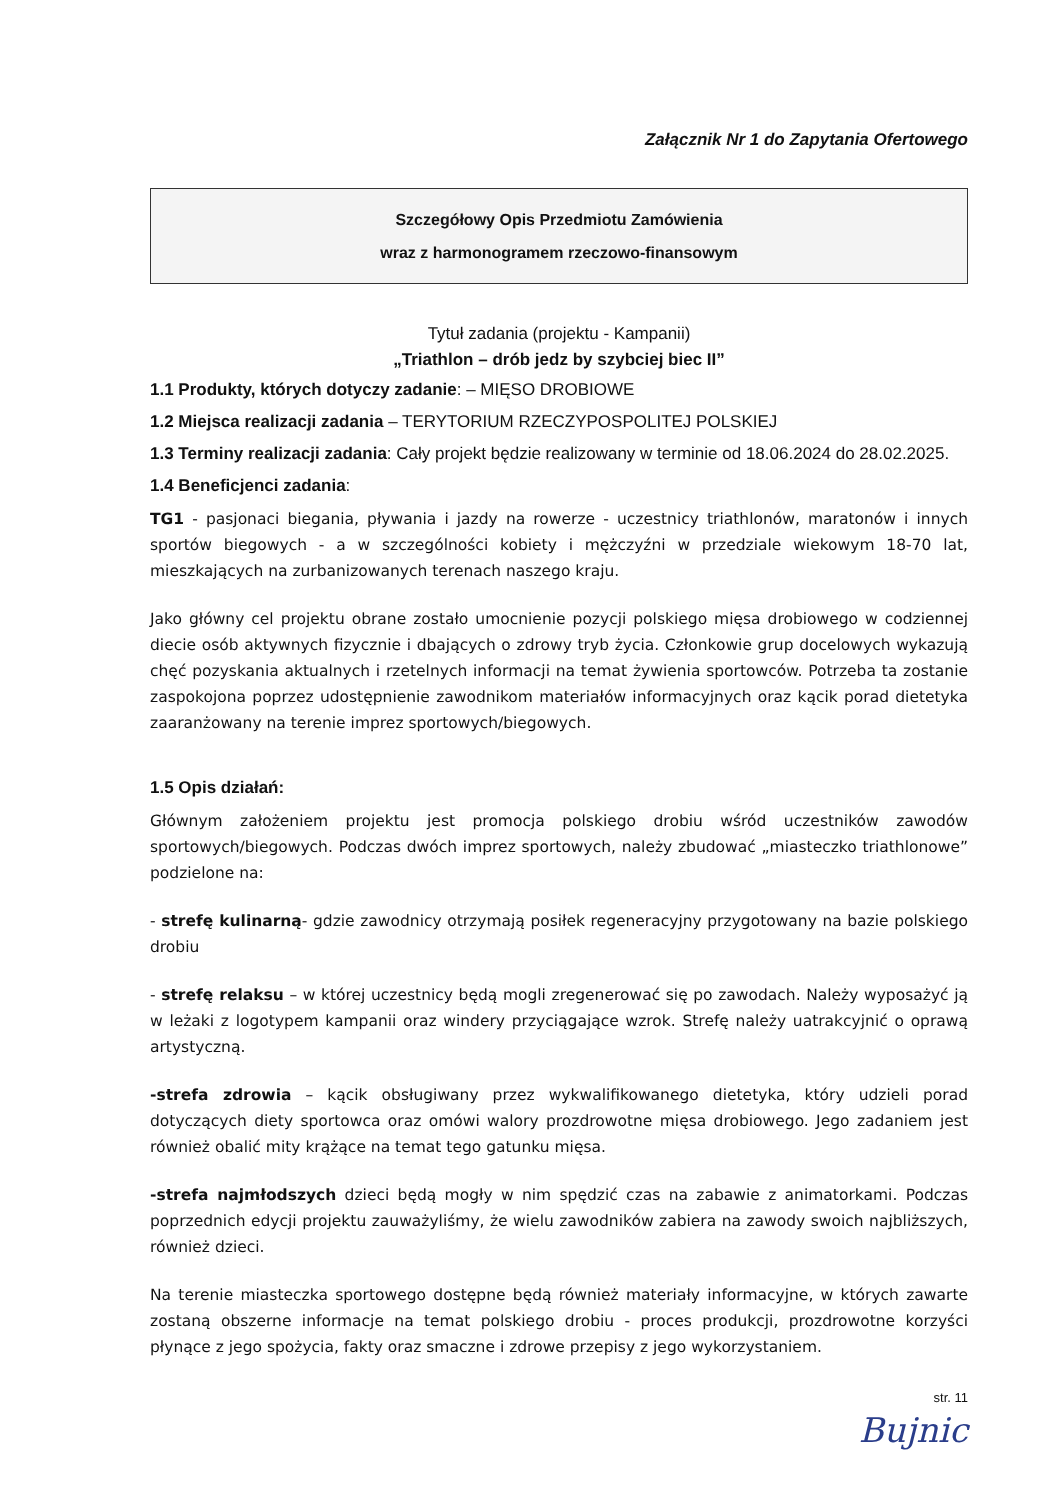Załącznik Nr 1 do Zapytania Ofertowego
Szczegółowy Opis Przedmiotu Zamówienia
wraz z harmonogramem rzeczowo-finansowym
Tytuł zadania (projektu - Kampanii)
„Triathlon – drób jedz by szybciej biec II”
1.1 Produkty, których dotyczy zadanie: – MIĘSO DROBIOWE
1.2 Miejsca realizacji zadania – TERYTORIUM RZECZYPOSPOLITEJ POLSKIEJ
1.3 Terminy realizacji zadania: Cały projekt będzie realizowany w terminie od 18.06.2024 do 28.02.2025.
1.4 Beneficjenci zadania:
TG1 - pasjonaci biegania, pływania i jazdy na rowerze - uczestnicy triathlonów, maratonów i innych sportów biegowych - a w szczególności kobiety i mężczyźni w przedziale wiekowym 18-70 lat, mieszkających na zurbanizowanych terenach naszego kraju.
Jako główny cel projektu obrane zostało umocnienie pozycji polskiego mięsa drobiowego w codziennej diecie osób aktywnych fizycznie i dbających o zdrowy tryb życia. Członkowie grup docelowych wykazują chęć pozyskania aktualnych i rzetelnych informacji na temat żywienia sportowców. Potrzeba ta zostanie zaspokojona poprzez udostępnienie zawodnikom materiałów informacyjnych oraz kącik porad dietetyka zaaranżowany na terenie imprez sportowych/biegowych.
1.5 Opis działań:
Głównym założeniem projektu jest promocja polskiego drobiu wśród uczestników zawodów sportowych/biegowych. Podczas dwóch imprez sportowych, należy zbudować „miasteczko triathlonowe” podzielone na:
- strefę kulinarną- gdzie zawodnicy otrzymają posiłek regeneracyjny przygotowany na bazie polskiego drobiu
- strefę relaksu – w której uczestnicy będą mogli zregenerować się po zawodach. Należy wyposażyć ją w leżaki z logotypem kampanii oraz windery przyciągające wzrok. Strefę należy uatrakcyjnić o oprawą artystyczną.
-strefa zdrowia – kącik obsługiwany przez wykwalifikowanego dietetyka, który udzieli porad dotyczących diety sportowca oraz omówi walory prozdrowotne mięsa drobiowego. Jego zadaniem jest również obalić mity krążące na temat tego gatunku mięsa.
-strefa najmłodszych dzieci będą mogły w nim spędzić czas na zabawie z animatorkami. Podczas poprzednich edycji projektu zauważyliśmy, że wielu zawodników zabiera na zawody swoich najbliższych, również dzieci.
Na terenie miasteczka sportowego dostępne będą również materiały informacyjne, w których zawarte zostaną obszerne informacje na temat polskiego drobiu - proces produkcji, prozdrowotne korzyści płynące z jego spożycia, fakty oraz smaczne i zdrowe przepisy z jego wykorzystaniem.
str. 11
Bujnic